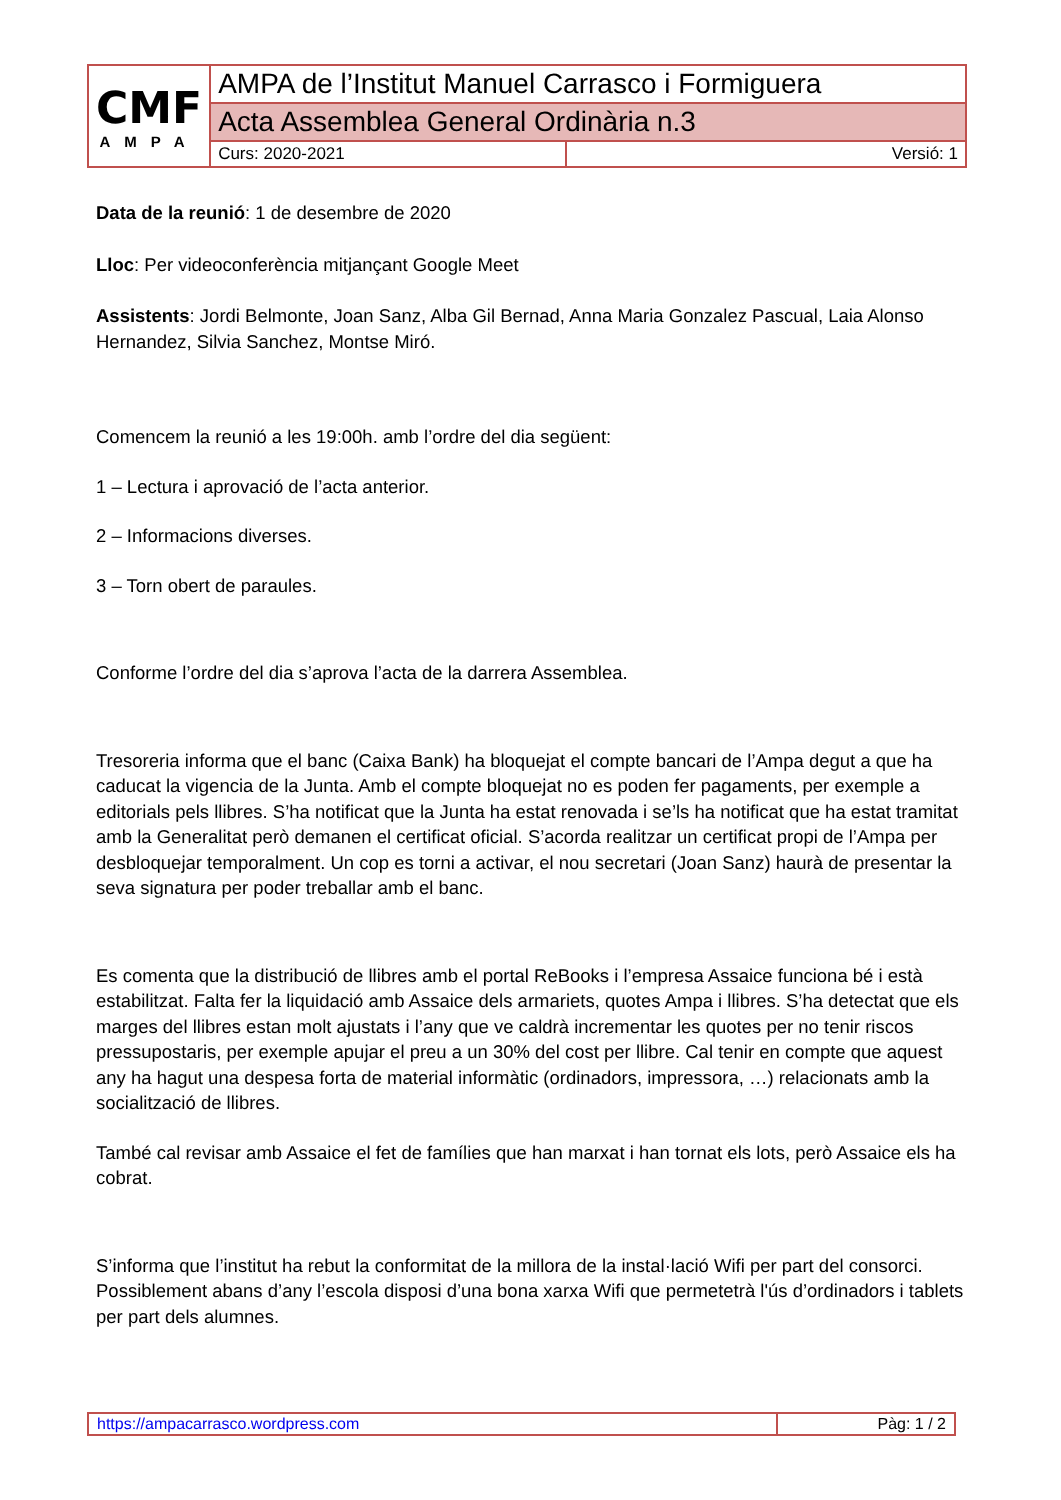| CMF AMPA | AMPA de l’Institut Manuel Carrasco i Formiguera | |
| | Acta Assemblea General Ordinària n.3 | |
| | Curs: 2020-2021 | Versió: 1 |
Data de la reunió: 1 de desembre de 2020
Lloc: Per videoconferència mitjançant Google Meet
Assistents: Jordi Belmonte, Joan Sanz, Alba Gil Bernad, Anna Maria Gonzalez Pascual, Laia Alonso Hernandez, Silvia Sanchez, Montse Miró.
Comencem la reunió a les 19:00h. amb l’ordre del dia següent:
1 – Lectura i aprovació de l’acta anterior.
2 – Informacions diverses.
3 – Torn obert de paraules.
Conforme l’ordre del dia s’aprova l’acta de la darrera Assemblea.
Tresoreria informa que el banc (Caixa Bank) ha bloquejat el compte bancari de l’Ampa degut a que ha caducat la vigencia de la Junta. Amb el compte bloquejat no es poden fer pagaments, per exemple a editorials pels llibres. S’ha notificat que la Junta ha estat renovada i se’ls ha notificat que ha estat tramitat amb la Generalitat però demanen el certificat oficial. S’acorda realitzar un certificat propi de l’Ampa per desbloquejar temporalment. Un cop es torni a activar, el nou secretari (Joan Sanz) haurà de presentar la seva signatura per poder treballar amb el banc.
Es comenta que la distribució de llibres amb el portal ReBooks i l’empresa Assaice funciona bé i està estabilitzat. Falta fer la liquidació amb Assaice dels armariets, quotes Ampa i llibres. S’ha detectat que els marges del llibres estan molt ajustats i l’any que ve caldrà incrementar les quotes per no tenir riscos pressupostaris, per exemple apujar el preu a un 30% del cost per llibre. Cal tenir en compte que aquest any ha hagut una despesa forta de material informàtic (ordinadors, impressora, …) relacionats amb la socialització de llibres.
També cal revisar amb Assaice el fet de famílies que han marxat i han tornat els lots, però Assaice els ha cobrat.
S’informa que l’institut ha rebut la conformitat de la millora de la instal·lació Wifi per part del consorci. Possiblement abans d’any l’escola disposi d’una bona xarxa Wifi que permetetrà l'ús d’ordinadors i tablets per part dels alumnes.
| https://ampacarrasco.wordpress.com | Pàg: 1 / 2 |